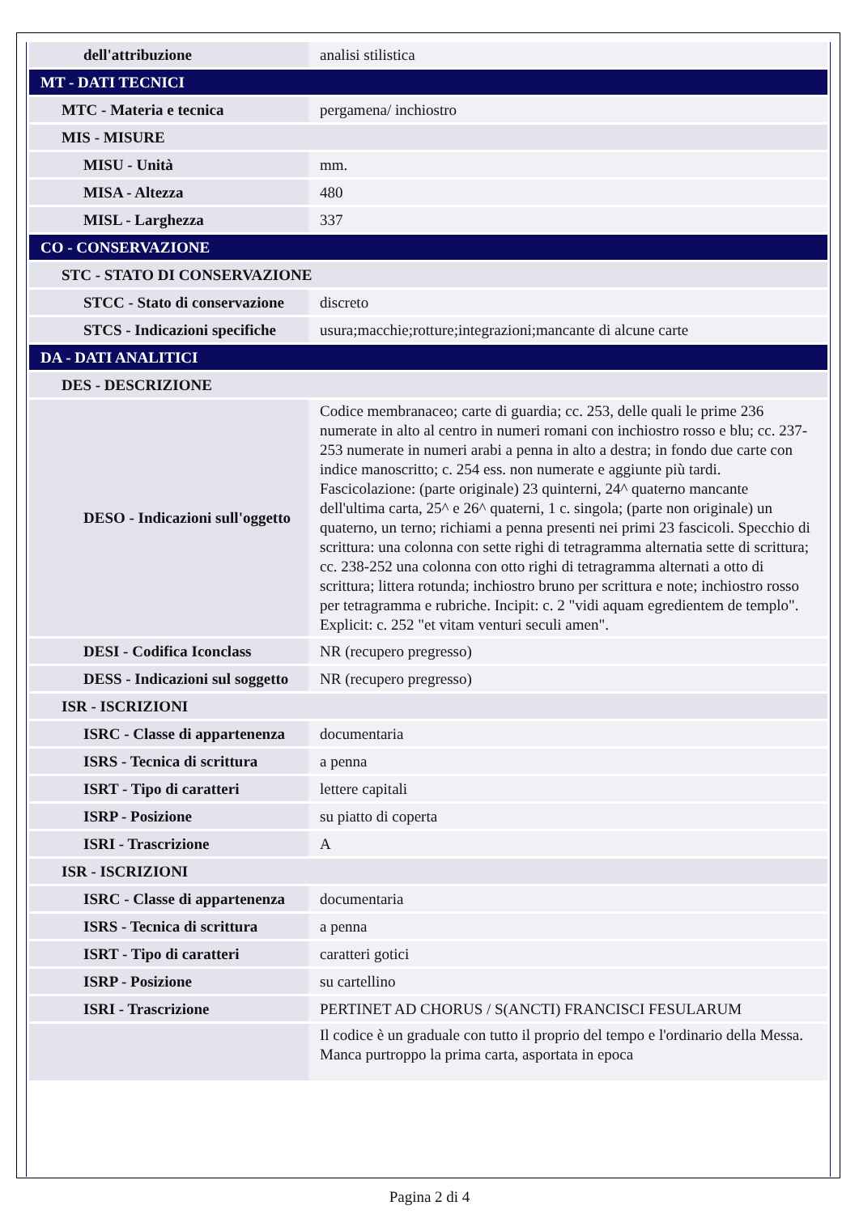| dell'attribuzione | analisi stilistica |
| MT - DATI TECNICI | |
| MTC - Materia e tecnica | pergamena/ inchiostro |
| MIS - MISURE | |
| MISU - Unità | mm. |
| MISA - Altezza | 480 |
| MISL - Larghezza | 337 |
| CO - CONSERVAZIONE | |
| STC - STATO DI CONSERVAZIONE | |
| STCC - Stato di conservazione | discreto |
| STCS - Indicazioni specifiche | usura;macchie;rotture;integrazioni;mancante di alcune carte |
| DA - DATI ANALITICI | |
| DES - DESCRIZIONE | |
| DESO - Indicazioni sull'oggetto | Codice membranaceo; carte di guardia; cc. 253, delle quali le prime 236 numerate in alto al centro in numeri romani con inchiostro rosso e blu; cc. 237-253 numerate in numeri arabi a penna in alto a destra; in fondo due carte con indice manoscritto; c. 254 ess. non numerate e aggiunte più tardi. Fascicolazione: (parte originale) 23 quinterni, 24^ quaterno mancante dell'ultima carta, 25^ e 26^ quaterni, 1 c. singola; (parte non originale) un quaterno, un terno; richiami a penna presenti nei primi 23 fascicoli. Specchio di scrittura: una colonna con sette righi di tetragramma alternatia sette di scrittura; cc. 238-252 una colonna con otto righi di tetragramma alternati a otto di scrittura; littera rotunda; inchiostro bruno per scrittura e note; inchiostro rosso per tetragramma e rubriche. Incipit: c. 2 "vidi aquam egredientem de templo". Explicit: c. 252 "et vitam venturi seculi amen". |
| DESI - Codifica Iconclass | NR (recupero pregresso) |
| DESS - Indicazioni sul soggetto | NR (recupero pregresso) |
| ISR - ISCRIZIONI | |
| ISRC - Classe di appartenenza | documentaria |
| ISRS - Tecnica di scrittura | a penna |
| ISRT - Tipo di caratteri | lettere capitali |
| ISRP - Posizione | su piatto di coperta |
| ISRI - Trascrizione | A |
| ISR - ISCRIZIONI | |
| ISRC - Classe di appartenenza | documentaria |
| ISRS - Tecnica di scrittura | a penna |
| ISRT - Tipo di caratteri | caratteri gotici |
| ISRP - Posizione | su cartellino |
| ISRI - Trascrizione | PERTINET AD CHORUS / S(ANCTI) FRANCISCI FESULARUM |
| | Il codice è un graduale con tutto il proprio del tempo e l'ordinario della Messa. Manca purtroppo la prima carta, asportata in epoca |
Pagina 2 di 4